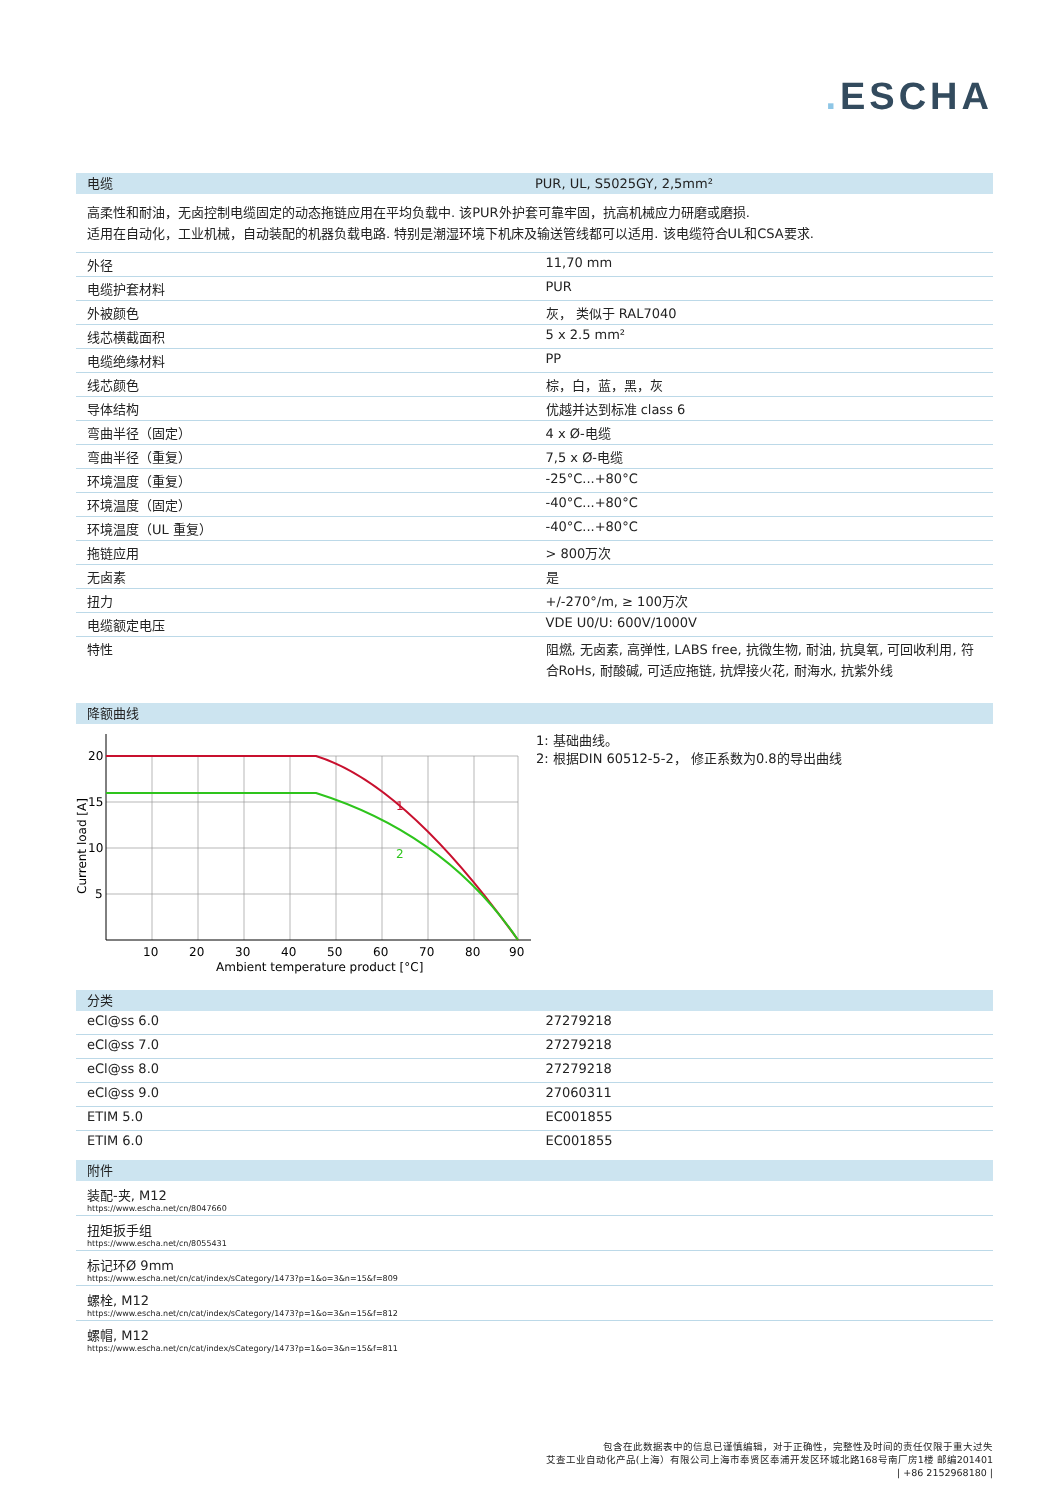. ESCHA
电缆 PUR, UL, S5025GY, 2,5mm²
高柔性和耐油，无卤控制电缆固定的动态拖链应用在平均负载中. 该PUR外护套可靠牢固，抗高机械应力研磨或磨损.
适用在自动化，工业机械，自动装配的机器负载电路. 特别是潮湿环境下机床及输送管线都可以适用. 该电缆符合UL和CSA要求.
| 外径 | 11,70 mm |
| 电缆护套材料 | PUR |
| 外被颜色 | 灰， 类似于 RAL7040 |
| 线芯横截面积 | 5 x 2.5 mm² |
| 电缆绝缘材料 | PP |
| 线芯颜色 | 棕，白，蓝，黑，灰 |
| 导体结构 | 优越并达到标准 class 6 |
| 弯曲半径（固定） | 4 x Ø-电缆 |
| 弯曲半径（重复） | 7,5 x Ø-电缆 |
| 环境温度（重复） | -25°C...+80°C |
| 环境温度（固定） | -40°C...+80°C |
| 环境温度（UL 重复） | -40°C...+80°C |
| 拖链应用 | > 800万次 |
| 无卤素 | 是 |
| 扭力 | +/-270°/m, ≥ 100万次 |
| 电缆额定电压 | VDE U0/U: 600V/1000V |
| 特性 | 阻燃, 无卤素, 高弹性, LABS free, 抗微生物, 耐油, 抗臭氧, 可回收利用, 符合RoHs, 耐酸碱, 可适应拖链, 抗焊接火花, 耐海水, 抗紫外线 |
降额曲线
1
2
20
15
10
5
10
20
30
40
50
60
70
80
90
Ambient temperature product [°C]
Current load [A]
1: 基础曲线。
2: 根据DIN 60512-5-2， 修正系数为0.8的导出曲线
分类
| eCl@ss 6.0 | 27279218 |
| eCl@ss 7.0 | 27279218 |
| eCl@ss 8.0 | 27279218 |
| eCl@ss 9.0 | 27060311 |
| ETIM 5.0 | EC001855 |
| ETIM 6.0 | EC001855 |
附件
装配-夹, M12
https://www.escha.net/cn/8047660
扭矩扳手组
https://www.escha.net/cn/8055431
标记环Ø 9mm
https://www.escha.net/cn/cat/index/sCategory/1473?p=1&o=3&n=15&f=809
螺栓, M12
https://www.escha.net/cn/cat/index/sCategory/1473?p=1&o=3&n=15&f=812
螺帽, M12
https://www.escha.net/cn/cat/index/sCategory/1473?p=1&o=3&n=15&f=811
包含在此数据表中的信息已谨慎编辑，对于正确性，完整性及时间的责任仅限于重大过失
艾查工业自动化产品(上海）有限公司上海市奉贤区奉浦开发区环城北路168号南厂房1楼 邮编201401
| +86 2152968180 |